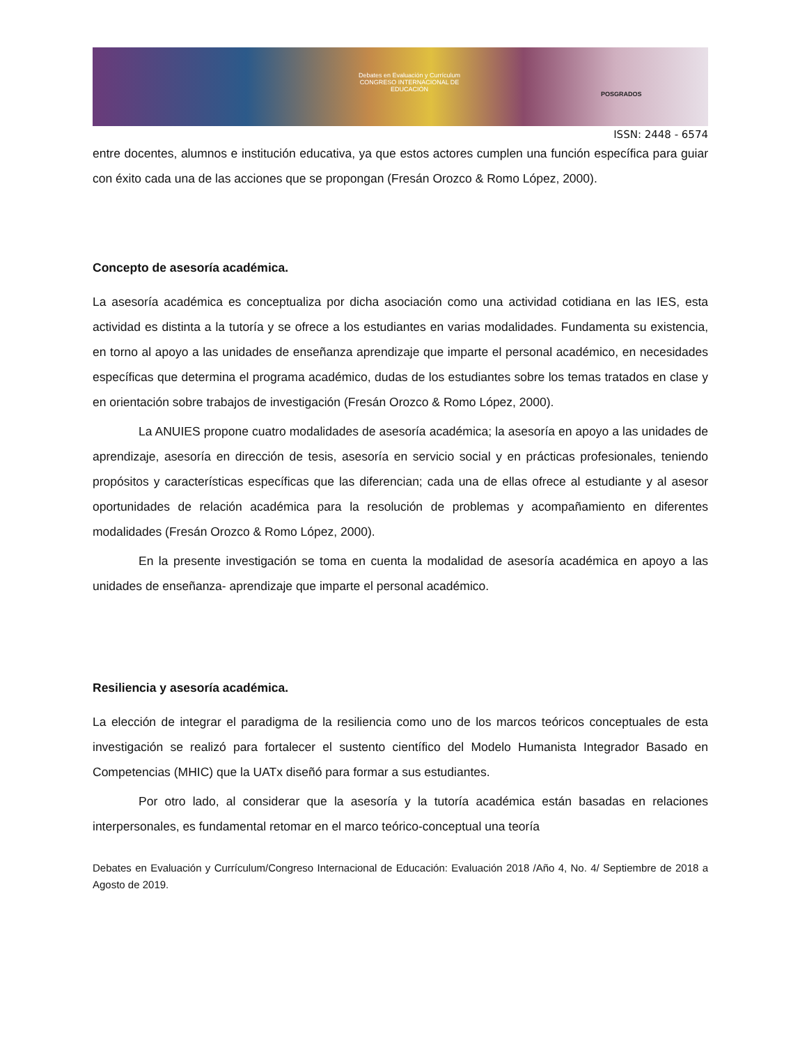Debates en Evaluación y Currículum
CONGRESO INTERNACIONAL DE EDUCACIÓN
POSGRADOS
ISSN: 2448 - 6574
entre docentes, alumnos e institución educativa, ya que estos actores cumplen una función específica para guiar con éxito cada una de las acciones que se propongan (Fresán Orozco & Romo López, 2000).
Concepto de asesoría académica.
La asesoría académica es conceptualiza por dicha asociación como una actividad cotidiana en las IES, esta actividad es distinta a la tutoría y se ofrece a los estudiantes en varias modalidades. Fundamenta su existencia, en torno al apoyo a las unidades de enseñanza aprendizaje que imparte el personal académico, en necesidades específicas que determina el programa académico, dudas de los estudiantes sobre los temas tratados en clase y en orientación sobre trabajos de investigación (Fresán Orozco & Romo López, 2000).
La ANUIES propone cuatro modalidades de asesoría académica; la asesoría en apoyo a las unidades de aprendizaje, asesoría en dirección de tesis, asesoría en servicio social y en prácticas profesionales, teniendo propósitos y características específicas que las diferencian; cada una de ellas ofrece al estudiante y al asesor oportunidades de relación académica para la resolución de problemas y acompañamiento en diferentes modalidades (Fresán Orozco & Romo López, 2000).
En la presente investigación se toma en cuenta la modalidad de asesoría académica en apoyo a las unidades de enseñanza- aprendizaje que imparte el personal académico.
Resiliencia y asesoría académica.
La elección de integrar el paradigma de la resiliencia como uno de los marcos teóricos conceptuales de esta investigación se realizó para fortalecer el sustento científico del Modelo Humanista Integrador Basado en Competencias (MHIC) que la UATx diseñó para formar a sus estudiantes.
Por otro lado, al considerar que la asesoría y la tutoría académica están basadas en relaciones interpersonales, es fundamental retomar en el marco teórico-conceptual una teoría
Debates en Evaluación y Currículum/Congreso Internacional de Educación: Evaluación 2018 /Año 4, No. 4/ Septiembre de 2018 a Agosto de 2019.